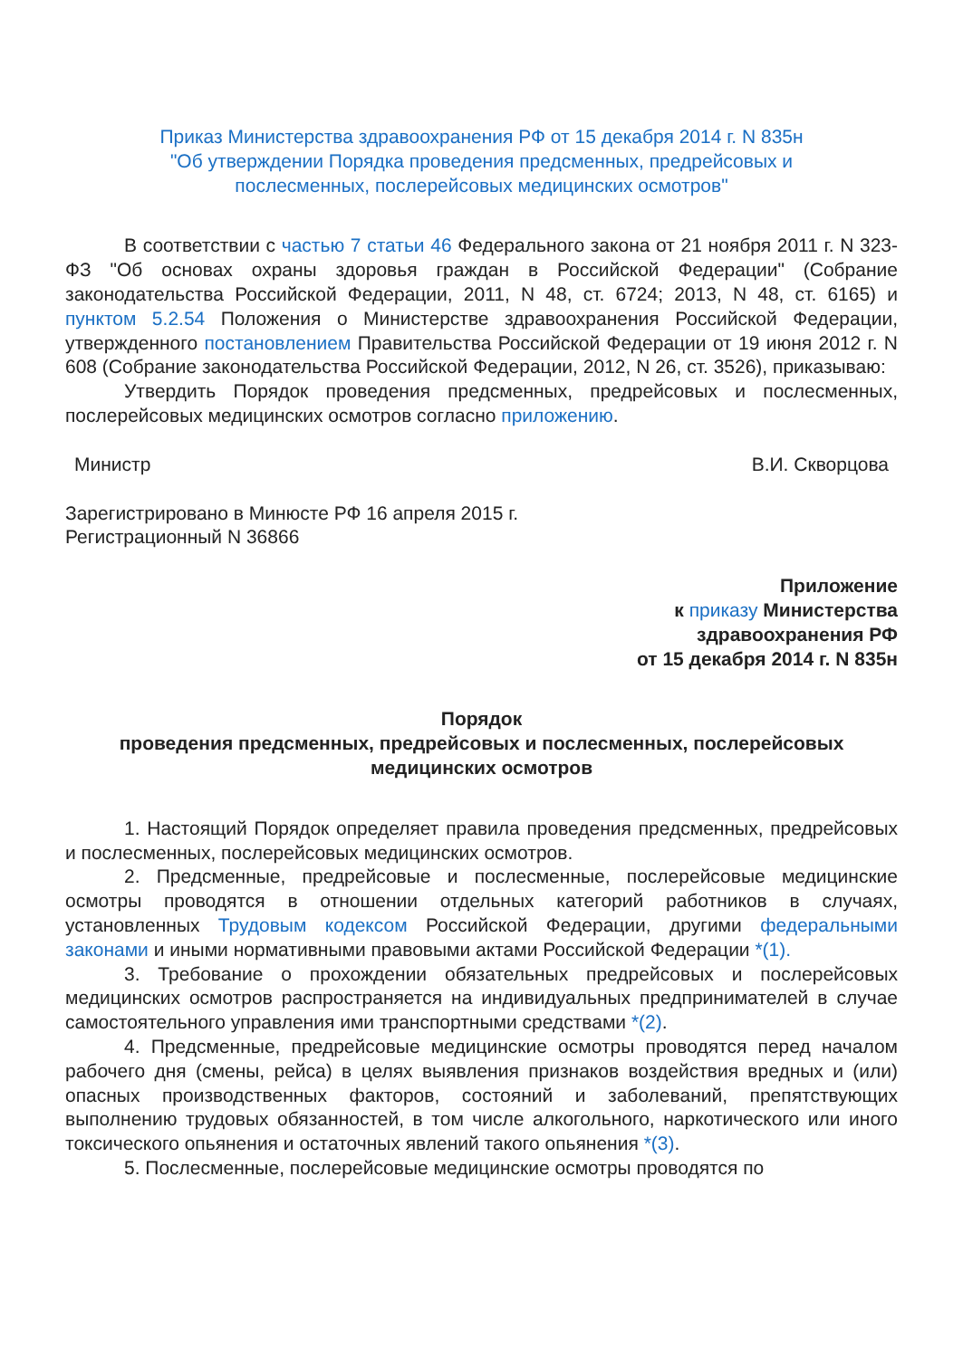Приказ Министерства здравоохранения РФ от 15 декабря 2014 г. N 835н
"Об утверждении Порядка проведения предсменных, предрейсовых и
послесменных, послерейсовых медицинских осмотров"
В соответствии с частью 7 статьи 46 Федерального закона от 21 ноября 2011 г. N 323-ФЗ "Об основах охраны здоровья граждан в Российской Федерации" (Собрание законодательства Российской Федерации, 2011, N 48, ст. 6724; 2013, N 48, ст. 6165) и пунктом 5.2.54 Положения о Министерстве здравоохранения Российской Федерации, утвержденного постановлением Правительства Российской Федерации от 19 июня 2012 г. N 608 (Собрание законодательства Российской Федерации, 2012, N 26, ст. 3526), приказываю:
Утвердить Порядок проведения предсменных, предрейсовых и послесменных, послерейсовых медицинских осмотров согласно приложению.
Министр В.И. Скворцова
Зарегистрировано в Минюсте РФ 16 апреля 2015 г.
Регистрационный N 36866
Приложение
к приказу Министерства
здравоохранения РФ
от 15 декабря 2014 г. N 835н
Порядок
проведения предсменных, предрейсовых и послесменных, послерейсовых
медицинских осмотров
1. Настоящий Порядок определяет правила проведения предсменных, предрейсовых и послесменных, послерейсовых медицинских осмотров.
2. Предсменные, предрейсовые и послесменные, послерейсовые медицинские осмотры проводятся в отношении отдельных категорий работников в случаях, установленных Трудовым кодексом Российской Федерации, другими федеральными законами и иными нормативными правовыми актами Российской Федерации *(1).
3. Требование о прохождении обязательных предрейсовых и послерейсовых медицинских осмотров распространяется на индивидуальных предпринимателей в случае самостоятельного управления ими транспортными средствами *(2).
4. Предсменные, предрейсовые медицинские осмотры проводятся перед началом рабочего дня (смены, рейса) в целях выявления признаков воздействия вредных и (или) опасных производственных факторов, состояний и заболеваний, препятствующих выполнению трудовых обязанностей, в том числе алкогольного, наркотического или иного токсического опьянения и остаточных явлений такого опьянения *(3).
5. Послесменные, послерейсовые медицинские осмотры проводятся по